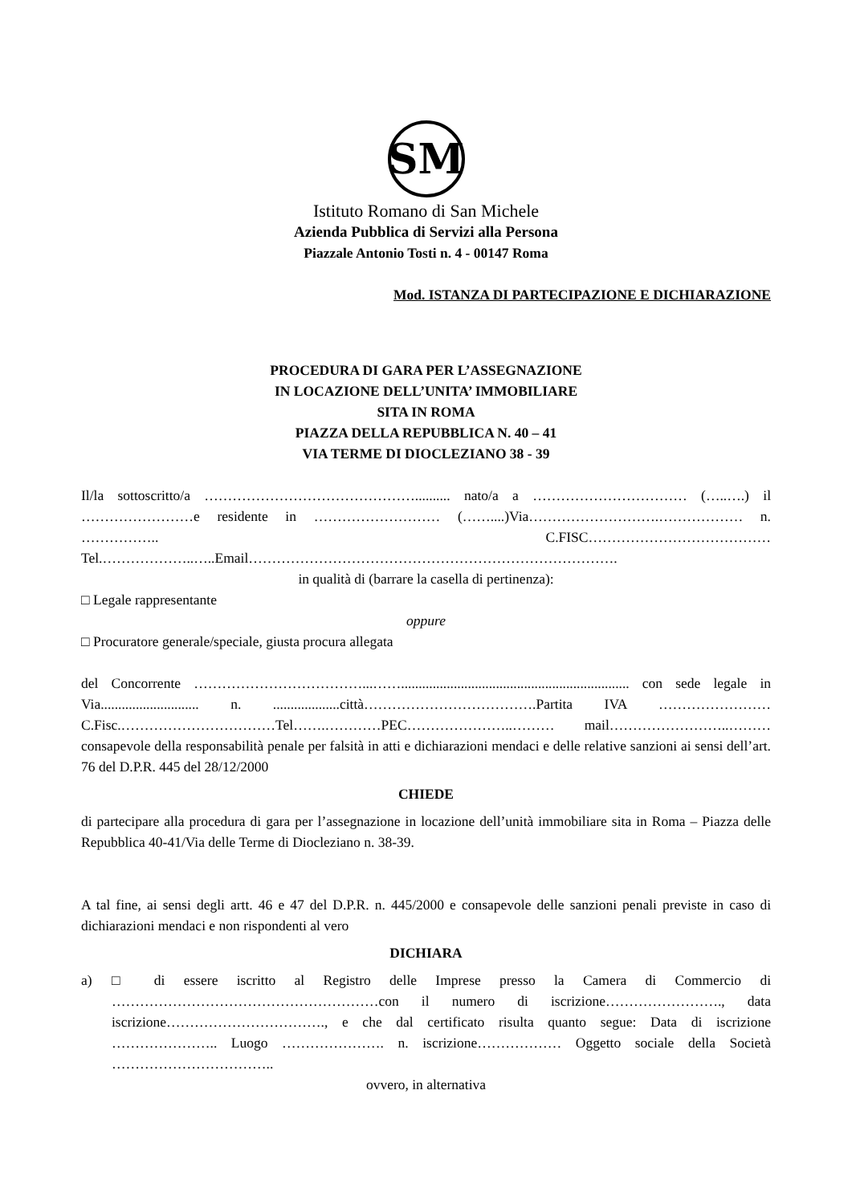SM
Istituto Romano di San Michele
Azienda Pubblica di Servizi alla Persona
Piazzale Antonio Tosti n. 4 - 00147 Roma
Mod. ISTANZA DI PARTECIPAZIONE E DICHIARAZIONE
PROCEDURA DI GARA PER L’ASSEGNAZIONE
IN LOCAZIONE DELL’UNITA’ IMMOBILIARE
SITA IN ROMA
PIAZZA DELLA REPUBBLICA N. 40 – 41
VIA TERME DI DIOCLEZIANO 38 - 39
Il/la sottoscritto/a ……………………………………….......... nato/a a …………………………… (…..….) il ……………………e residente in ……………………… (……....)Via……………………….……………… n. …………….. C.FISC………………………………… Tel.………………..…..Email…………………………………………………………………….
in qualità di (barrare la casella di pertinenza):
□ Legale rappresentante
oppure
□ Procuratore generale/speciale, giusta procura allegata
del Concorrente ………………………………...……................................................................. con sede legale in Via............................ n. ...................città……………………………….Partita IVA ……………………C.Fisc.……………………………Tel…….…………PEC…………………..……… mail……………………..……… consapevole della responsabilità penale per falsità in atti e dichiarazioni mendaci e delle relative sanzioni ai sensi dell’art. 76 del D.P.R. 445 del 28/12/2000
CHIEDE
di partecipare alla procedura di gara per l’assegnazione in locazione dell’unità immobiliare sita in Roma – Piazza delle Repubblica 40-41/Via delle Terme di Diocleziano n. 38-39.
A tal fine, ai sensi degli artt. 46 e 47 del D.P.R. n. 445/2000 e consapevole delle sanzioni penali previste in caso di dichiarazioni mendaci e non rispondenti al vero
DICHIARA
a) □ di essere iscritto al Registro delle Imprese presso la Camera di Commercio di …………………………………………………con il numero di iscrizione……………………., data iscrizione……………………………., e che dal certificato risulta quanto segue: Data di iscrizione ………………….. Luogo …………………. n. iscrizione……………… Oggetto sociale della Società ……………………………..
ovvero, in alternativa